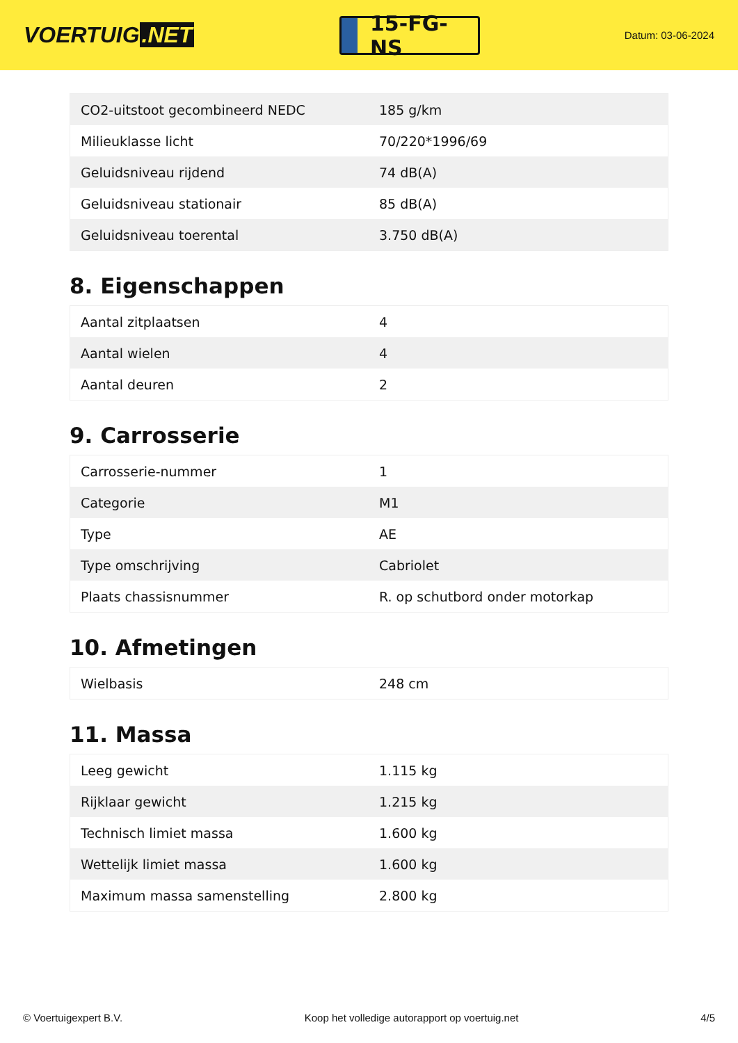VOERTUIG.NET
15-FG-NS
Datum: 03-06-2024
| CO2-uitstoot gecombineerd NEDC | 185 g/km |
| Milieuklasse licht | 70/220*1996/69 |
| Geluidsniveau rijdend | 74 dB(A) |
| Geluidsniveau stationair | 85 dB(A) |
| Geluidsniveau toerental | 3.750 dB(A) |
8. Eigenschappen
| Aantal zitplaatsen | 4 |
| Aantal wielen | 4 |
| Aantal deuren | 2 |
9. Carrosserie
| Carrosserie-nummer | 1 |
| Categorie | M1 |
| Type | AE |
| Type omschrijving | Cabriolet |
| Plaats chassisnummer | R. op schutbord onder motorkap |
10. Afmetingen
| Wielbasis | 248 cm |
11. Massa
| Leeg gewicht | 1.115 kg |
| Rijklaar gewicht | 1.215 kg |
| Technisch limiet massa | 1.600 kg |
| Wettelijk limiet massa | 1.600 kg |
| Maximum massa samenstelling | 2.800 kg |
© Voertuigexpert B.V. Koop het volledige autorapport op voertuig.net 4/5